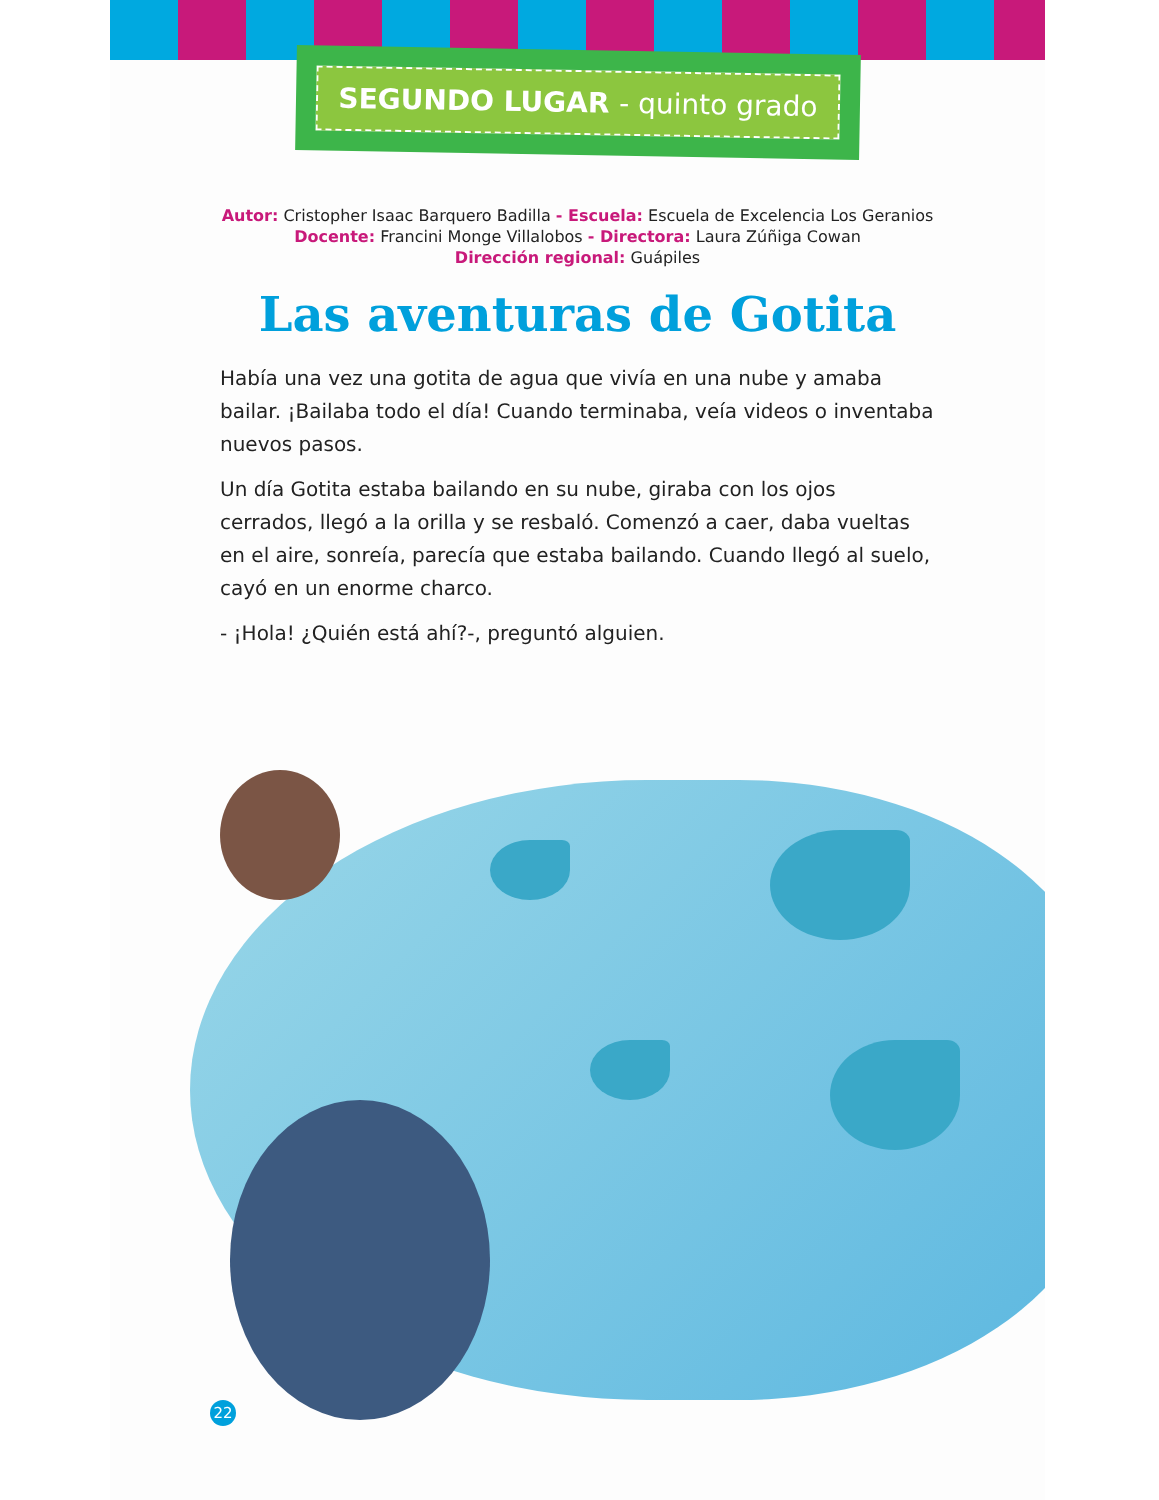SEGUNDO LUGAR - quinto grado
Autor: Cristopher Isaac Barquero Badilla - Escuela: Escuela de Excelencia Los Geranios
Docente: Francini Monge Villalobos - Directora: Laura Zúñiga Cowan
Dirección regional: Guápiles
Las aventuras de Gotita
Había una vez una gotita de agua que vivía en una nube y amaba bailar. ¡Bailaba todo el día! Cuando terminaba, veía videos o inventaba nuevos pasos.
Un día Gotita estaba bailando en su nube, giraba con los ojos cerrados, llegó a la orilla y se resbaló. Comenzó a caer, daba vueltas en el aire, sonreía, parecía que estaba bailando. Cuando llegó al suelo, cayó en un enorme charco.
- ¡Hola! ¿Quién está ahí?-, preguntó alguien.
22